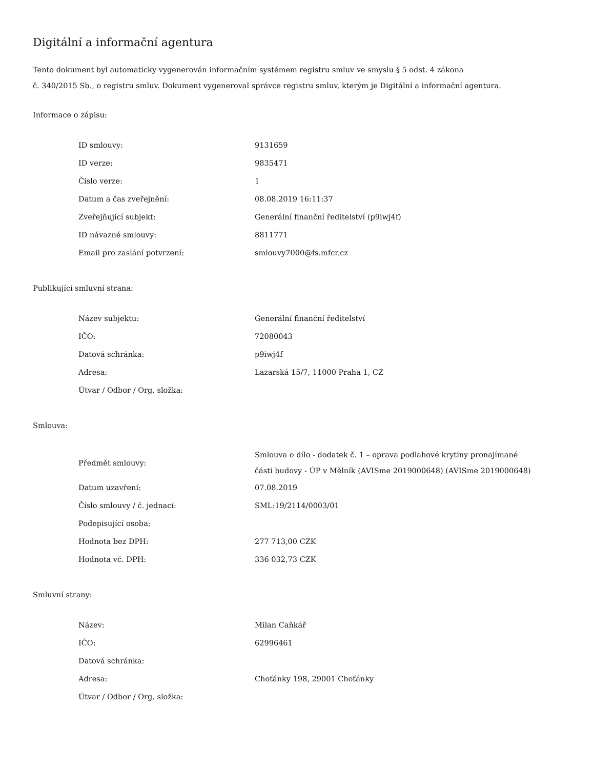Digitální a informační agentura
Tento dokument byl automaticky vygenerován informačním systémem registru smluv ve smyslu § 5 odst. 4 zákona
č. 340/2015 Sb., o registru smluv. Dokument vygeneroval správce registru smluv, kterým je Digitální a informační agentura.
Informace o zápisu:
| ID smlouvy: | 9131659 |
| ID verze: | 9835471 |
| Číslo verze: | 1 |
| Datum a čas zveřejnění: | 08.08.2019 16:11:37 |
| Zveřejňující subjekt: | Generální finanční ředitelství (p9iwj4f) |
| ID návazné smlouvy: | 8811771 |
| Email pro zaslání potvrzení: | smlouvy7000@fs.mfcr.cz |
Publikující smluvní strana:
| Název subjektu: | Generální finanční ředitelství |
| IČO: | 72080043 |
| Datová schránka: | p9iwj4f |
| Adresa: | Lazarská 15/7, 11000 Praha 1, CZ |
| Útvar / Odbor / Org. složka: | |
Smlouva:
| Předmět smlouvy: | Smlouva o dílo - dodatek č. 1 – oprava podlahové krytiny pronajímané části budovy - ÚP v Mělník (AVISme 2019000648) (AVISme 2019000648) |
| Datum uzavření: | 07.08.2019 |
| Číslo smlouvy / č. jednací: | SML:19/2114/0003/01 |
| Podepisující osoba: | |
| Hodnota bez DPH: | 277 713,00 CZK |
| Hodnota vč. DPH: | 336 032,73 CZK |
Smluvní strany:
| Název: | Milan Caňkář |
| IČO: | 62996461 |
| Datová schránka: | |
| Adresa: | Choťánky 198, 29001 Choťánky |
| Útvar / Odbor / Org. složka: | |